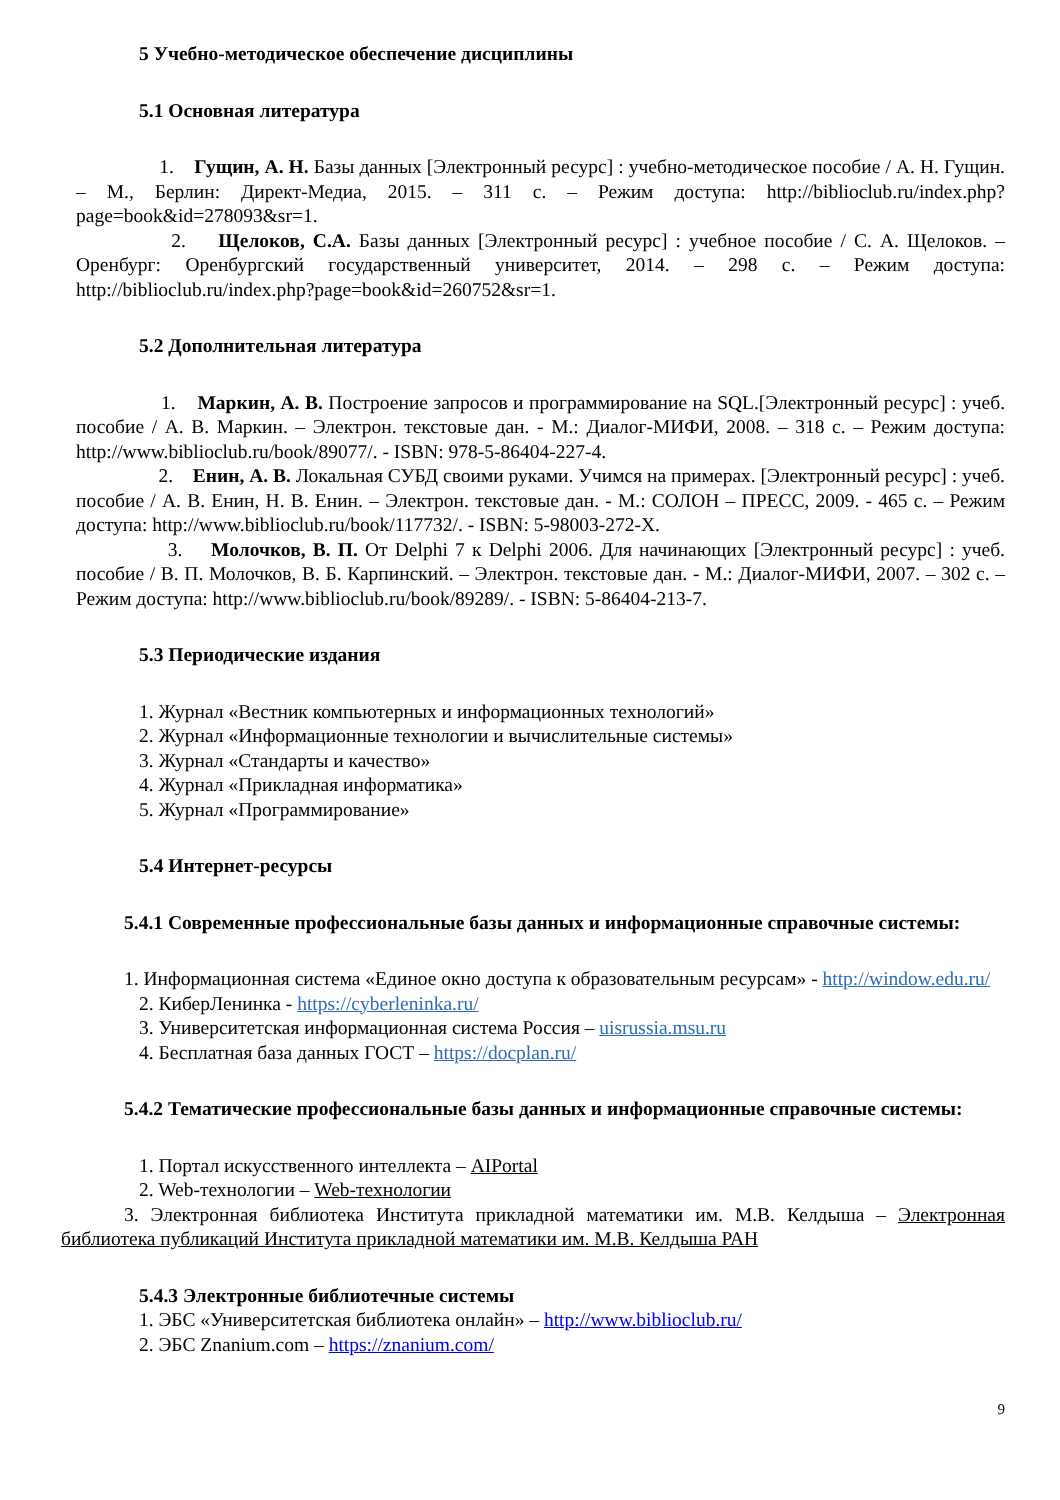5 Учебно-методическое обеспечение дисциплины
5.1 Основная литература
1. Гущин, А. Н. Базы данных [Электронный ресурс] : учебно-методическое пособие / А. Н. Гущин. – М., Берлин: Директ-Медиа, 2015. – 311 с. – Режим доступа: http://biblioclub.ru/index.php?page=book&id=278093&sr=1.
2. Щелоков, С.А. Базы данных [Электронный ресурс] : учебное пособие / С. А. Щелоков. – Оренбург: Оренбургский государственный университет, 2014. – 298 с. – Режим доступа: http://biblioclub.ru/index.php?page=book&id=260752&sr=1.
5.2 Дополнительная литература
1. Маркин, А. В. Построение запросов и программирование на SQL.[Электронный ресурс] : учеб. пособие / А. В. Маркин. – Электрон. текстовые дан. - М.: Диалог-МИФИ, 2008. – 318 с. – Режим доступа: http://www.biblioclub.ru/book/89077/. - ISBN: 978-5-86404-227-4.
2. Енин, А. В. Локальная СУБД своими руками. Учимся на примерах. [Электронный ресурс] : учеб. пособие / А. В. Енин, Н. В. Енин. – Электрон. текстовые дан. - М.: СОЛОН – ПРЕСС, 2009. - 465 с. – Режим доступа: http://www.biblioclub.ru/book/117732/. - ISBN: 5-98003-272-X.
3. Молочков, В. П. От Delphi 7 к Delphi 2006. Для начинающих [Электронный ресурс] : учеб. пособие / В. П. Молочков, В. Б. Карпинский. – Электрон. текстовые дан. - М.: Диалог-МИФИ, 2007. – 302 с. – Режим доступа: http://www.biblioclub.ru/book/89289/. - ISBN: 5-86404-213-7.
5.3 Периодические издания
1. Журнал «Вестник компьютерных и информационных технологий»
2. Журнал «Информационные технологии и вычислительные системы»
3. Журнал «Стандарты и качество»
4. Журнал «Прикладная информатика»
5. Журнал «Программирование»
5.4 Интернет-ресурсы
5.4.1 Современные профессиональные базы данных и информационные справочные системы:
1. Информационная система «Единое окно доступа к образовательным ресурсам» - http://window.edu.ru/
2. КиберЛенинка - https://cyberleninka.ru/
3. Университетская информационная система Россия – uisrussia.msu.ru
4. Бесплатная база данных ГОСТ – https://docplan.ru/
5.4.2 Тематические профессиональные базы данных и информационные справочные системы:
1. Портал искусственного интеллекта – AIPortal
2. Web-технологии – Web-технологии
3. Электронная библиотека Института прикладной математики им. М.В. Келдыша – Электронная библиотека публикаций Института прикладной математики им. М.В. Келдыша РАН
5.4.3 Электронные библиотечные системы
1. ЭБС «Университетская библиотека онлайн» – http://www.biblioclub.ru/
2. ЭБС Znanium.com – https://znanium.com/
9